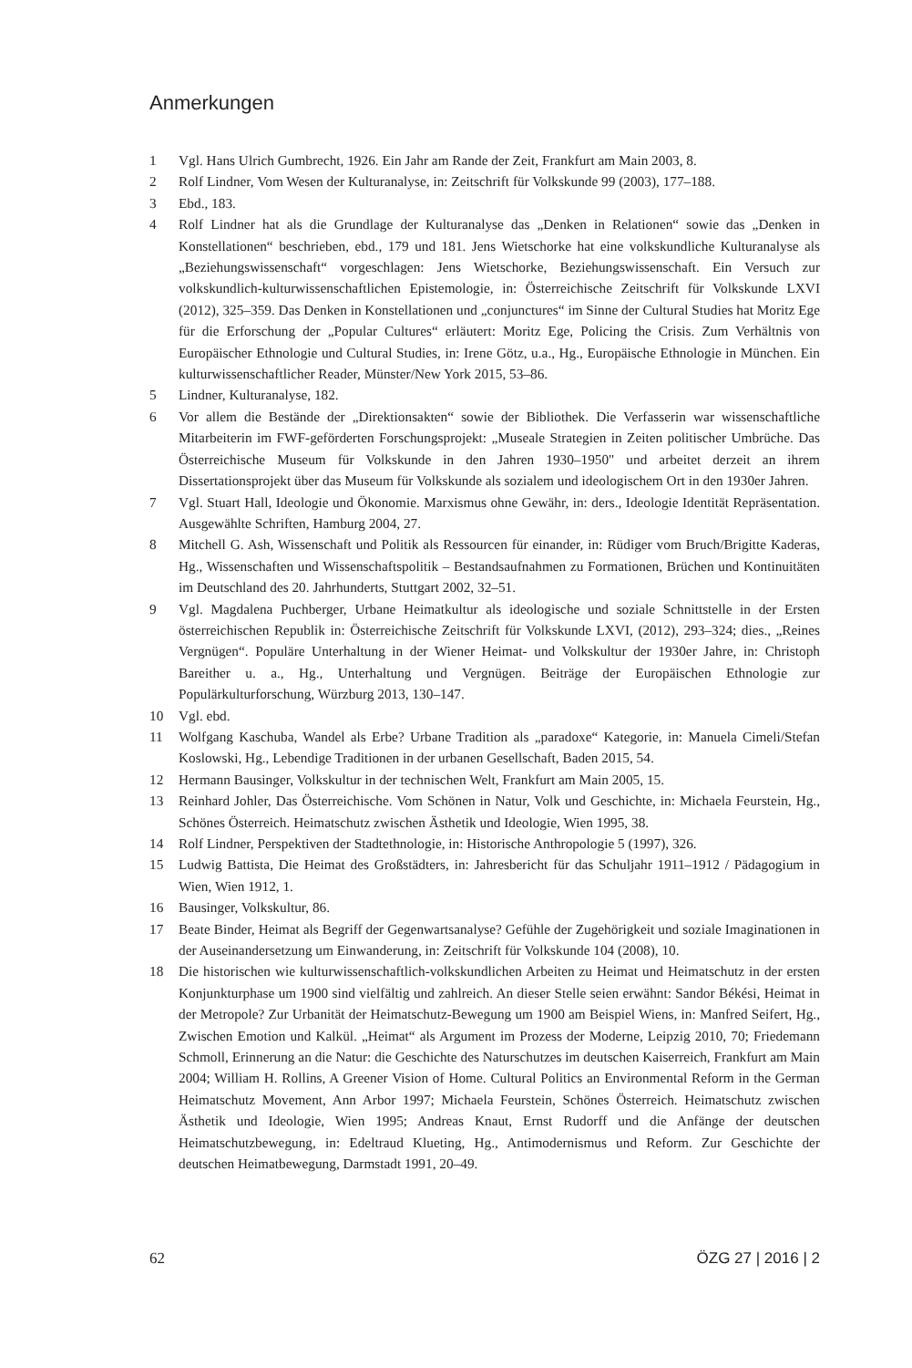Anmerkungen
1 Vgl. Hans Ulrich Gumbrecht, 1926. Ein Jahr am Rande der Zeit, Frankfurt am Main 2003, 8.
2 Rolf Lindner, Vom Wesen der Kulturanalyse, in: Zeitschrift für Volkskunde 99 (2003), 177–188.
3 Ebd., 183.
4 Rolf Lindner hat als die Grundlage der Kulturanalyse das „Denken in Relationen“ sowie das „Denken in Konstellationen“ beschrieben, ebd., 179 und 181. Jens Wietschorke hat eine volkskundliche Kulturanalyse als „Beziehungswissenschaft“ vorgeschlagen: Jens Wietschorke, Beziehungswissenschaft. Ein Versuch zur volkskundlich-kulturwissenschaftlichen Epistemologie, in: Österreichische Zeitschrift für Volkskunde LXVI (2012), 325–359. Das Denken in Konstellationen und „conjunctures“ im Sinne der Cultural Studies hat Moritz Ege für die Erforschung der „Popular Cultures“ erläutert: Moritz Ege, Policing the Crisis. Zum Verhältnis von Europäischer Ethnologie und Cultural Studies, in: Irene Götz, u.a., Hg., Europäische Ethnologie in München. Ein kulturwissenschaftlicher Reader, Münster/New York 2015, 53–86.
5 Lindner, Kulturanalyse, 182.
6 Vor allem die Bestände der „Direktionsakten“ sowie der Bibliothek. Die Verfasserin war wissenschaftliche Mitarbeiterin im FWF-geförderten Forschungsprojekt: „Museale Strategien in Zeiten politischer Umbrüche. Das Österreichische Museum für Volkskunde in den Jahren 1930–1950" und arbeitet derzeit an ihrem Dissertationsprojekt über das Museum für Volkskunde als sozialem und ideologischem Ort in den 1930er Jahren.
7 Vgl. Stuart Hall, Ideologie und Ökonomie. Marxismus ohne Gewähr, in: ders., Ideologie Identität Repräsentation. Ausgewählte Schriften, Hamburg 2004, 27.
8 Mitchell G. Ash, Wissenschaft und Politik als Ressourcen für einander, in: Rüdiger vom Bruch/Brigitte Kaderas, Hg., Wissenschaften und Wissenschaftspolitik – Bestandsaufnahmen zu Formationen, Brüchen und Kontinuitäten im Deutschland des 20. Jahrhunderts, Stuttgart 2002, 32–51.
9 Vgl. Magdalena Puchberger, Urbane Heimatkultur als ideologische und soziale Schnittstelle in der Ersten österreichischen Republik in: Österreichische Zeitschrift für Volkskunde LXVI, (2012), 293–324; dies., „Reines Vergnügen“. Populäre Unterhaltung in der Wiener Heimat- und Volkskultur der 1930er Jahre, in: Christoph Bareither u. a., Hg., Unterhaltung und Vergnügen. Beiträge der Europäischen Ethnologie zur Populärkulturforschung, Würzburg 2013, 130–147.
10 Vgl. ebd.
11 Wolfgang Kaschuba, Wandel als Erbe? Urbane Tradition als „paradoxe“ Kategorie, in: Manuela Cimeli/Stefan Koslowski, Hg., Lebendige Traditionen in der urbanen Gesellschaft, Baden 2015, 54.
12 Hermann Bausinger, Volkskultur in der technischen Welt, Frankfurt am Main 2005, 15.
13 Reinhard Johler, Das Österreichische. Vom Schönen in Natur, Volk und Geschichte, in: Michaela Feurstein, Hg., Schönes Österreich. Heimatschutz zwischen Ästhetik und Ideologie, Wien 1995, 38.
14 Rolf Lindner, Perspektiven der Stadtethnologie, in: Historische Anthropologie 5 (1997), 326.
15 Ludwig Battista, Die Heimat des Großstädters, in: Jahresbericht für das Schuljahr 1911–1912 / Pädagogium in Wien, Wien 1912, 1.
16 Bausinger, Volkskultur, 86.
17 Beate Binder, Heimat als Begriff der Gegenwartsanalyse? Gefühle der Zugehörigkeit und soziale Imaginationen in der Auseinandersetzung um Einwanderung, in: Zeitschrift für Volkskunde 104 (2008), 10.
18 Die historischen wie kulturwissenschaftlich-volkskundlichen Arbeiten zu Heimat und Heimatschutz in der ersten Konjunkturphase um 1900 sind vielfältig und zahlreich. An dieser Stelle seien erwähnt: Sandor Békési, Heimat in der Metropole? Zur Urbanität der Heimatschutz-Bewegung um 1900 am Beispiel Wiens, in: Manfred Seifert, Hg., Zwischen Emotion und Kalkül. „Heimat“ als Argument im Prozess der Moderne, Leipzig 2010, 70; Friedemann Schmoll, Erinnerung an die Natur: die Geschichte des Naturschutzes im deutschen Kaiserreich, Frankfurt am Main 2004; William H. Rollins, A Greener Vision of Home. Cultural Politics an Environmental Reform in the German Heimatschutz Movement, Ann Arbor 1997; Michaela Feurstein, Schönes Österreich. Heimatschutz zwischen Ästhetik und Ideologie, Wien 1995; Andreas Knaut, Ernst Rudorff und die Anfänge der deutschen Heimatschutzbewegung, in: Edeltraud Klueting, Hg., Antimodernismus und Reform. Zur Geschichte der deutschen Heimatbewegung, Darmstadt 1991, 20–49.
62 ÖZG 27 | 2016 | 2